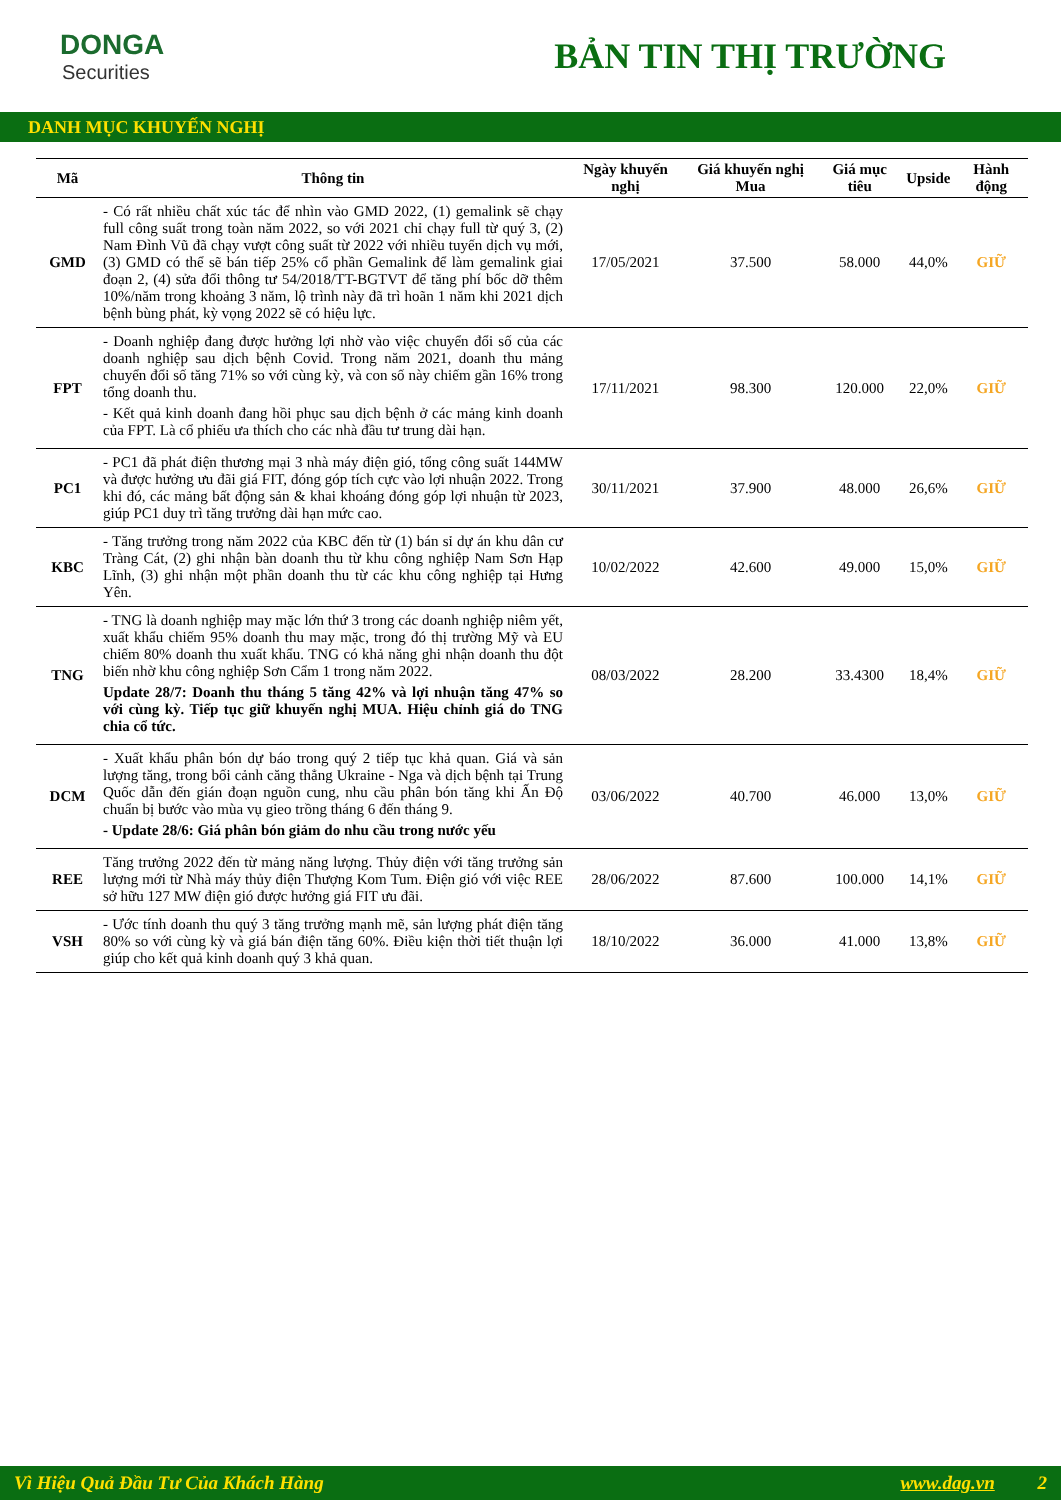DONGA
Securities
BẢN TIN THỊ TRƯỜNG
DANH MỤC KHUYẾN NGHỊ
| Mã | Thông tin | Ngày khuyến nghị | Giá khuyến nghị Mua | Giá mục tiêu | Upside | Hành động |
| --- | --- | --- | --- | --- | --- | --- |
| GMD | - Có rất nhiều chất xúc tác để nhìn vào GMD 2022, (1) gemalink sẽ chạy full công suất trong toàn năm 2022, so với 2021 chỉ chạy full từ quý 3, (2) Nam Đình Vũ đã chạy vượt công suất từ 2022 với nhiều tuyến dịch vụ mới, (3) GMD có thể sẽ bán tiếp 25% cổ phần Gemalink để làm gemalink giai đoạn 2, (4) sửa đổi thông tư 54/2018/TT-BGTVT để tăng phí bốc dỡ thêm 10%/năm trong khoảng 3 năm, lộ trình này đã trì hoãn 1 năm khi 2021 dịch bệnh bùng phát, kỳ vọng 2022 sẽ có hiệu lực. | 17/05/2021 | 37.500 | 58.000 | 44,0% | GIỮ |
| FPT | - Doanh nghiệp đang được hưởng lợi nhờ vào việc chuyển đổi số của các doanh nghiệp sau dịch bệnh Covid. Trong năm 2021, doanh thu mảng chuyển đổi số tăng 71% so với cùng kỳ, và con số này chiếm gần 16% trong tổng doanh thu. - Kết quả kinh doanh đang hồi phục sau dịch bệnh ở các mảng kinh doanh của FPT. Là cổ phiếu ưa thích cho các nhà đầu tư trung dài hạn. | 17/11/2021 | 98.300 | 120.000 | 22,0% | GIỮ |
| PC1 | - PC1 đã phát điện thương mại 3 nhà máy điện gió, tổng công suất 144MW và được hưởng ưu đãi giá FIT, đóng góp tích cực vào lợi nhuận 2022. Trong khi đó, các mảng bất động sản & khai khoáng đóng góp lợi nhuận từ 2023, giúp PC1 duy trì tăng trưởng dài hạn mức cao. | 30/11/2021 | 37.900 | 48.000 | 26,6% | GIỮ |
| KBC | - Tăng trưởng trong năm 2022 của KBC đến từ (1) bán sỉ dự án khu dân cư Tràng Cát, (2) ghi nhận bàn doanh thu từ khu công nghiệp Nam Sơn Hạp Lĩnh, (3) ghi nhận một phần doanh thu từ các khu công nghiệp tại Hưng Yên. | 10/02/2022 | 42.600 | 49.000 | 15,0% | GIỮ |
| TNG | - TNG là doanh nghiệp may mặc lớn thứ 3 trong các doanh nghiệp niêm yết, xuất khẩu chiếm 95% doanh thu may mặc, trong đó thị trường Mỹ và EU chiếm 80% doanh thu xuất khẩu. TNG có khả năng ghi nhận doanh thu đột biến nhờ khu công nghiệp Sơn Cẩm 1 trong năm 2022. Update 28/7: Doanh thu tháng 5 tăng 42% và lợi nhuận tăng 47% so với cùng kỳ. Tiếp tục giữ khuyến nghị MUA. Hiệu chỉnh giá do TNG chia cổ tức. | 08/03/2022 | 28.200 | 33.4300 | 18,4% | GIỮ |
| DCM | - Xuất khẩu phân bón dự báo trong quý 2 tiếp tục khả quan. Giá và sản lượng tăng, trong bối cảnh căng thẳng Ukraine - Nga và dịch bệnh tại Trung Quốc dẫn đến gián đoạn nguồn cung, nhu cầu phân bón tăng khi Ấn Độ chuẩn bị bước vào mùa vụ gieo trồng tháng 6 đến tháng 9. - Update 28/6: Giá phân bón giảm do nhu cầu trong nước yếu | 03/06/2022 | 40.700 | 46.000 | 13,0% | GIỮ |
| REE | Tăng trưởng 2022 đến từ mảng năng lượng. Thủy điện với tăng trưởng sản lượng mới từ Nhà máy thủy điện Thượng Kom Tum. Điện gió với việc REE sở hữu 127 MW điện gió được hưởng giá FIT ưu đãi. | 28/06/2022 | 87.600 | 100.000 | 14,1% | GIỮ |
| VSH | - Ước tính doanh thu quý 3 tăng trưởng mạnh mẽ, sản lượng phát điện tăng 80% so với cùng kỳ và giá bán điện tăng 60%. Điều kiện thời tiết thuận lợi giúp cho kết quả kinh doanh quý 3 khả quan. | 18/10/2022 | 36.000 | 41.000 | 13,8% | GIỮ |
Vì Hiệu Quả Đầu Tư Của Khách Hàng www.dag.vn 2